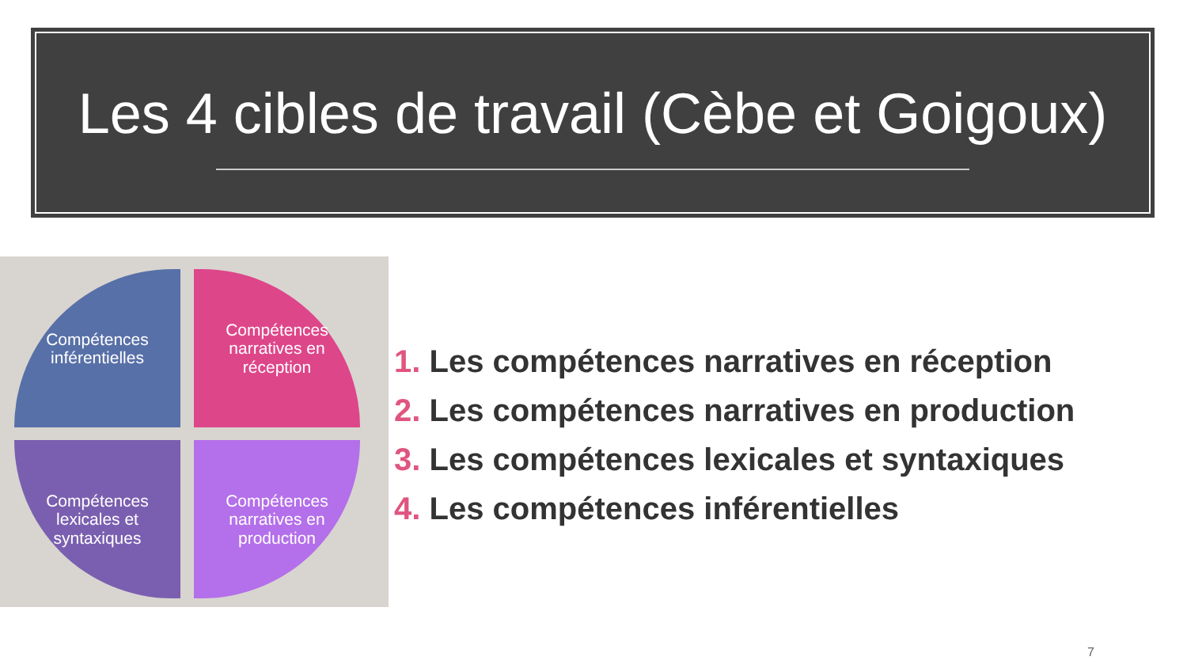Les 4 cibles de travail (Cèbe et Goigoux)
Compétences
inférentielles
Compétences
narratives en
réception
Compétences
lexicales et
syntaxiques
Compétences
narratives en
production
1. Les compétences narratives en réception
2. Les compétences narratives en production
3. Les compétences lexicales et syntaxiques
4. Les compétences inférentielles
7